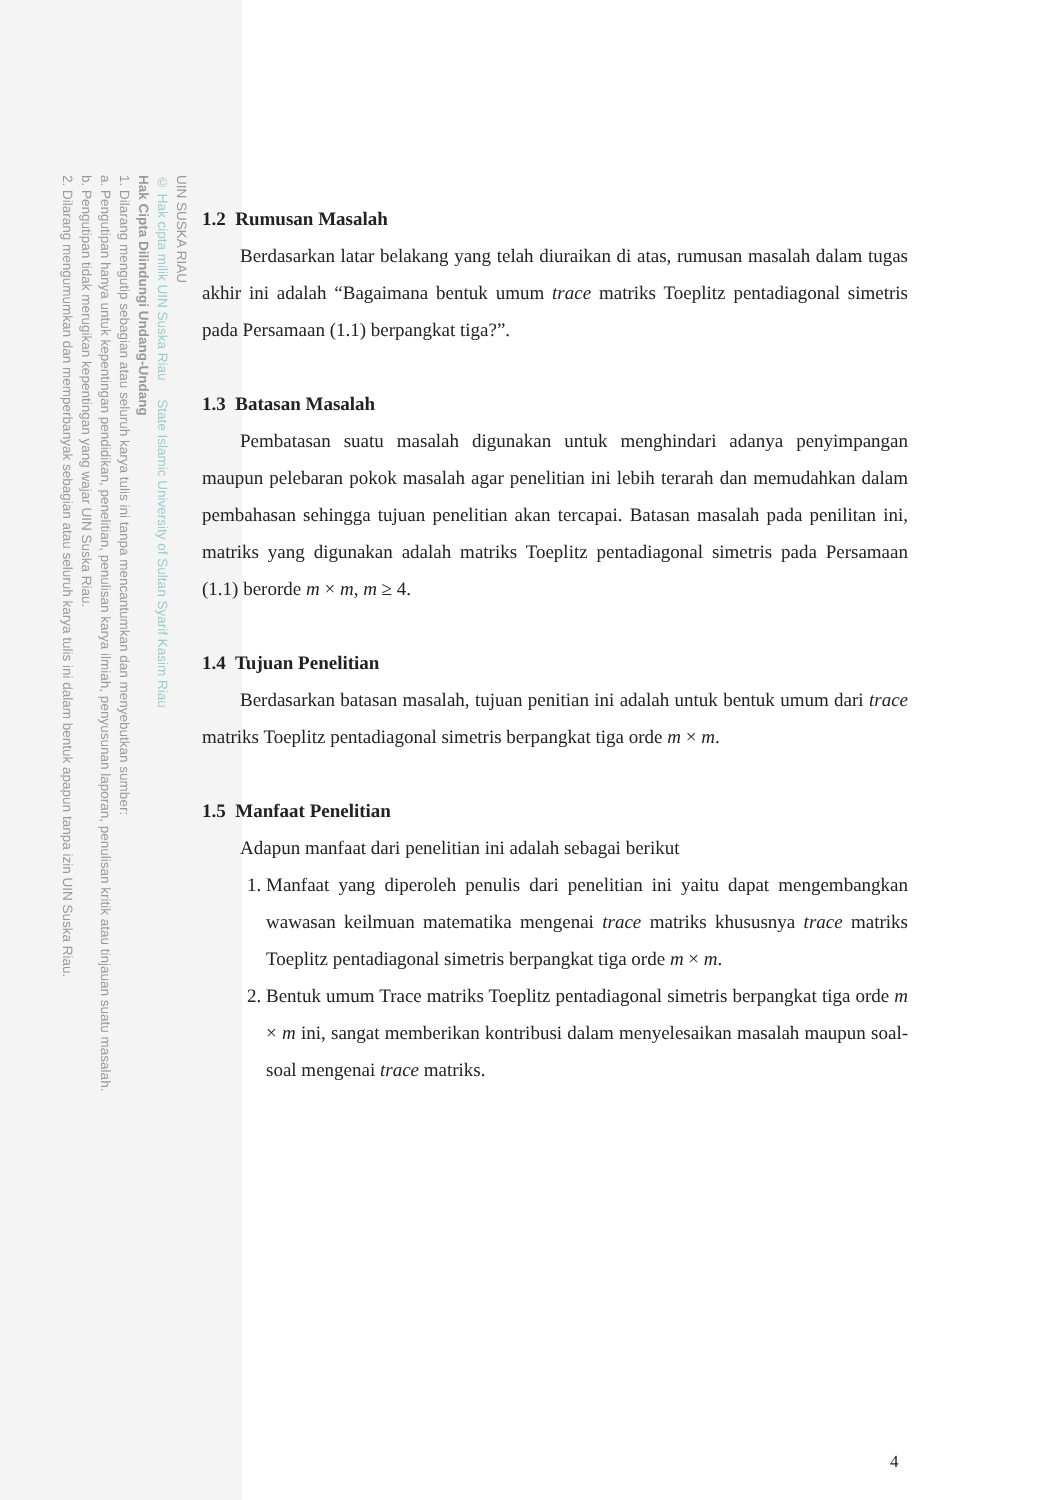UIN SUSKA RIAU
© Hak cipta milik UIN Suska Riau State Islamic University of Sultan Syarif Kasim Riau
Hak Cipta Dilindungi Undang-Undang
1. Dilarang mengutip sebagian atau seluruh karya tulis ini tanpa mencantumkan dan menyebutkan sumber:
a. Pengutipan hanya untuk kepentingan pendidikan, penelitian, penulisan karya ilmiah, penyusunan laporan, penulisan kritik atau tinjauan suatu masalah.
b. Pengutipan tidak merugikan kepentingan yang wajar UIN Suska Riau.
2. Dilarang mengumumkan dan memperbanyak sebagian atau seluruh karya tulis ini dalam bentuk apapun tanpa izin UIN Suska Riau.
1.2 Rumusan Masalah
Berdasarkan latar belakang yang telah diuraikan di atas, rumusan masalah dalam tugas akhir ini adalah “Bagaimana bentuk umum trace matriks Toeplitz pentadiagonal simetris pada Persamaan (1.1) berpangkat tiga?”.
1.3 Batasan Masalah
Pembatasan suatu masalah digunakan untuk menghindari adanya penyimpangan maupun pelebaran pokok masalah agar penelitian ini lebih terarah dan memudahkan dalam pembahasan sehingga tujuan penelitian akan tercapai. Batasan masalah pada penilitan ini, matriks yang digunakan adalah matriks Toeplitz pentadiagonal simetris pada Persamaan (1.1) berorde m × m, m ≥ 4.
1.4 Tujuan Penelitian
Berdasarkan batasan masalah, tujuan penitian ini adalah untuk bentuk umum dari trace matriks Toeplitz pentadiagonal simetris berpangkat tiga orde m × m.
1.5 Manfaat Penelitian
Adapun manfaat dari penelitian ini adalah sebagai berikut
1. Manfaat yang diperoleh penulis dari penelitian ini yaitu dapat mengembangkan wawasan keilmuan matematika mengenai trace matriks khususnya trace matriks Toeplitz pentadiagonal simetris berpangkat tiga orde m × m.
2. Bentuk umum Trace matriks Toeplitz pentadiagonal simetris berpangkat tiga orde m × m ini, sangat memberikan kontribusi dalam menyelesaikan masalah maupun soal-soal mengenai trace matriks.
4